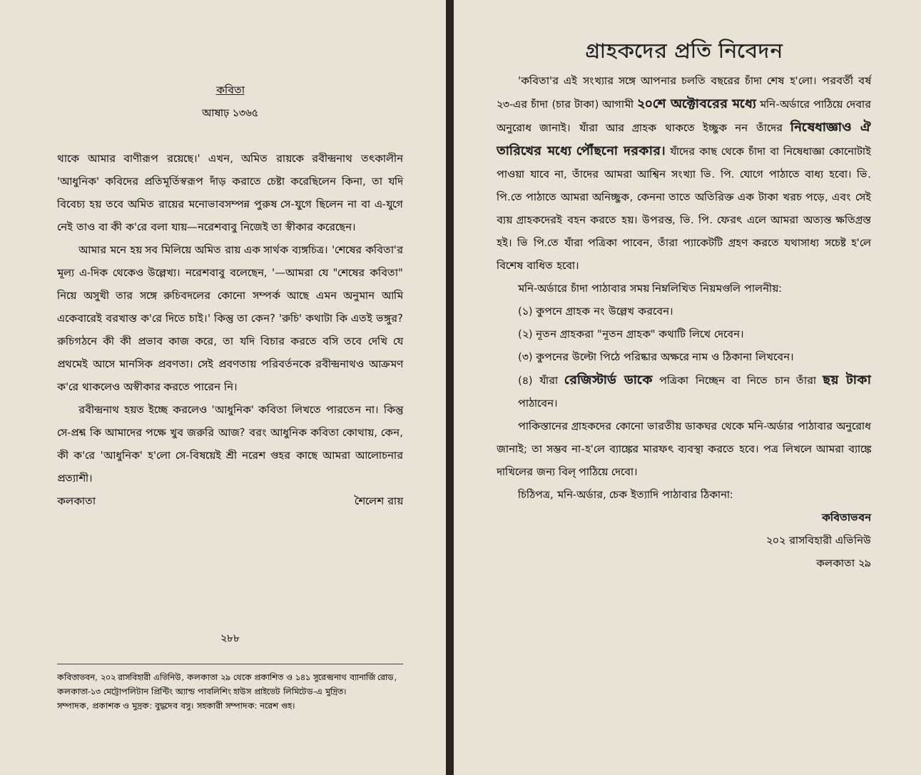কবিতা
আষাঢ় ১৩৬৫
থাকে আমার বাণীরূপ রয়েছে।' এখন, অমিত রায়কে রবীন্দ্রনাথ তৎকালীন 'আধুনিক' কবিদের প্রতিমূর্তিস্বরূপ দাঁড় করাতে চেষ্টা করেছিলেন কিনা, তা যদি বিবেচ্য হয় তবে অমিত রায়ের মনোভাবসম্পন্ন পুরুষ সে-যুগে ছিলেন না বা এ-যুগে নেই তাও বা কী ক'রে বলা যায়—নরেশবাবু নিজেই তা স্বীকার করেছেন।
আমার মনে হয় সব মিলিয়ে অমিত রায় এক সার্থক ব্যঙ্গচিত্র। 'শেষের কবিতা'র মূল্য এ-দিক থেকেও উল্লেখ্য। নরেশবাবু বলেছেন, '—আমরা যে "শেষের কবিতা" নিয়ে অসুখী তার সঙ্গে রুচিবদলের কোনো সম্পর্ক আছে এমন অনুমান আমি একেবারেই বরখাস্ত ক'রে দিতে চাই।' কিন্তু তা কেন? 'রুচি' কথাটা কি এতই ভঙ্গুর? রুচিগঠনে কী কী প্রভাব কাজ করে, তা যদি বিচার করতে বসি তবে দেখি যে প্রথমেই আসে মানসিক প্রবণতা। সেই প্রবণতায় পরিবর্তনকে রবীন্দ্রনাথও আক্রমণ ক'রে থাকলেও অস্বীকার করতে পারেন নি।
রবীন্দ্রনাথ হয়ত ইচ্ছে করলেও 'আধুনিক' কবিতা লিখতে পারতেন না। কিন্তু সে-প্রশ্ন কি আমাদের পক্ষে খুব জরুরি আজ? বরং আধুনিক কবিতা কোথায়, কেন, কী ক'রে 'আধুনিক' হ'লো সে-বিষয়েই শ্রী নরেশ গুহর কাছে আমরা আলোচনার প্রত্যাশী।
কলকাতা শৈলেশ রায়
২৮৮
কবিতাভবন, ২০২ রাসবিহারী এভিনিউ, কলকাতা ২৯ থেকে প্রকাশিত ও ১৪১ সুরেন্দ্রনাথ ব্যানার্জি রোড, কলকাতা-১৩ মেট্রোপলিটান প্রিন্টিং অ্যান্ড পাবলিশিং হাউস প্রাইভেট লিমিটেড-এ মুদ্রিত।
সম্পাদক, প্রকাশক ও মুদ্রক: বুদ্ধদেব বসু। সহকারী সম্পাদক: নরেশ গুহ।
গ্রাহকদের প্রতি নিবেদন
'কবিতা'র এই সংখ্যার সঙ্গে আপনার চলতি বছরের চাঁদা শেষ হ'লো। পরবর্তী বর্ষ ২৩-এর চাঁদা (চার টাকা) আগামী ২০শে অক্টোবরের মধ্যে মনি-অর্ডারে পাঠিয়ে দেবার অনুরোধ জানাই। যাঁরা আর গ্রাহক থাকতে ইচ্ছুক নন তাঁদের নিষেধাজ্ঞাও ঐ তারিখের মধ্যে পৌঁছনো দরকার। যাঁদের কাছ থেকে চাঁদা বা নিষেধাজ্ঞা কোনোটাই পাওয়া যাবে না, তাঁদের আমরা আশ্বিন সংখ্যা ভি. পি. যোগে পাঠাতে বাধ্য হবো। ভি. পি.তে পাঠাতে আমরা অনিচ্ছুক, কেননা তাতে অতিরিক্ত এক টাকা খরচ পড়ে, এবং সেই ব্যয় গ্রাহকদেরই বহন করতে হয়। উপরন্ত, ভি. পি. ফেরৎ এলে আমরা অত্যন্ত ক্ষতিগ্রস্ত হই। ভি পি.তে যাঁরা পত্রিকা পাবেন, তাঁরা প্যাকেটটি গ্রহণ করতে যথাসাধ্য সচেষ্ট হ'লে বিশেষ বাধিত হবো।
মনি-অর্ডারে চাঁদা পাঠাবার সময় নিম্নলিখিত নিয়মগুলি পালনীয়:
(১) কুপনে গ্রাহক নং উল্লেখ করবেন।
(২) নূতন গ্রাহকরা "নূতন গ্রাহক" কথাটি লিখে দেবেন।
(৩) কুপনের উল্টো পিঠে পরিষ্কার অক্ষরে নাম ও ঠিকানা লিখবেন।
(৪) যাঁরা রেজিস্টার্ড ডাকে পত্রিকা নিচ্ছেন বা নিতে চান তাঁরা ছয় টাকা পাঠাবেন।
পাকিস্তানের গ্রাহকদের কোনো ভারতীয় ডাকঘর থেকে মনি-অর্ডার পাঠাবার অনুরোধ জানাই; তা সম্ভব না-হ'লে ব্যাঙ্কের মারফৎ ব্যবস্থা করতে হবে। পত্র লিখলে আমরা ব্যাঙ্কে দাখিলের জন্য বিল্ পাঠিয়ে দেবো।
চিঠিপত্র, মনি-অর্ডার, চেক ইত্যাদি পাঠাবার ঠিকানা:
কবিতাভবন
২০২ রাসবিহারী এভিনিউ
কলকাতা ২৯